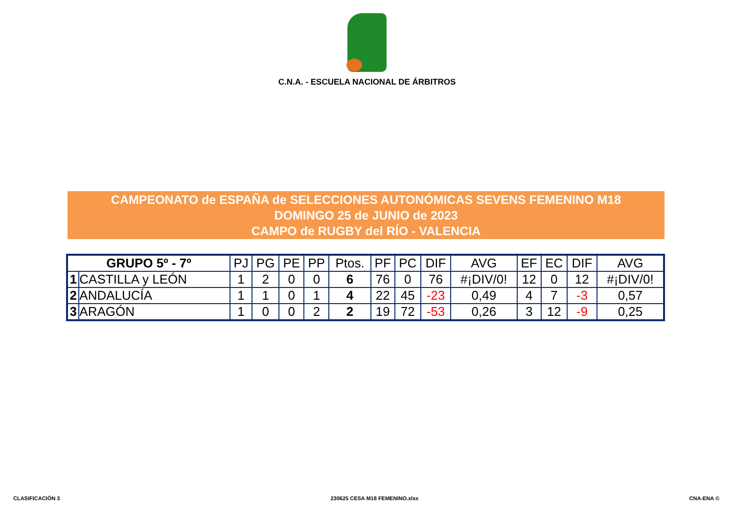C.N.A. - ESCUELA NACIONAL DE ÁRBITROS
CAMPEONATO de ESPAÑA de SELECCIONES AUTONÓMICAS SEVENS FEMENINO M18
DOMINGO 25 de JUNIO de 2023
CAMPO de RUGBY del RÍO - VALENCIA
| GRUPO 5º - 7º | | PJ | PG | PE | PP | Ptos. | PF | PC | DIF | AVG | EF | EC | DIF | AVG |
| --- | --- | --- | --- | --- | --- | --- | --- | --- | --- | --- | --- | --- | --- | --- |
| 1 | CASTILLA y LEÓN | 1 | 2 | 0 | 0 | 6 | 76 | 0 | 76 | #¡DIV/0! | 12 | 0 | 12 | #¡DIV/0! |
| 2 | ANDALUCÍA | 1 | 1 | 0 | 1 | 4 | 22 | 45 | -23 | 0,49 | 4 | 7 | -3 | 0,57 |
| 3 | ARAGÓN | 1 | 0 | 0 | 2 | 2 | 19 | 72 | -53 | 0,26 | 3 | 12 | -9 | 0,25 |
CLASIFICACIÓN 3 230625 CESA M18 FEMENINO.xlsx CNA-ENA ©